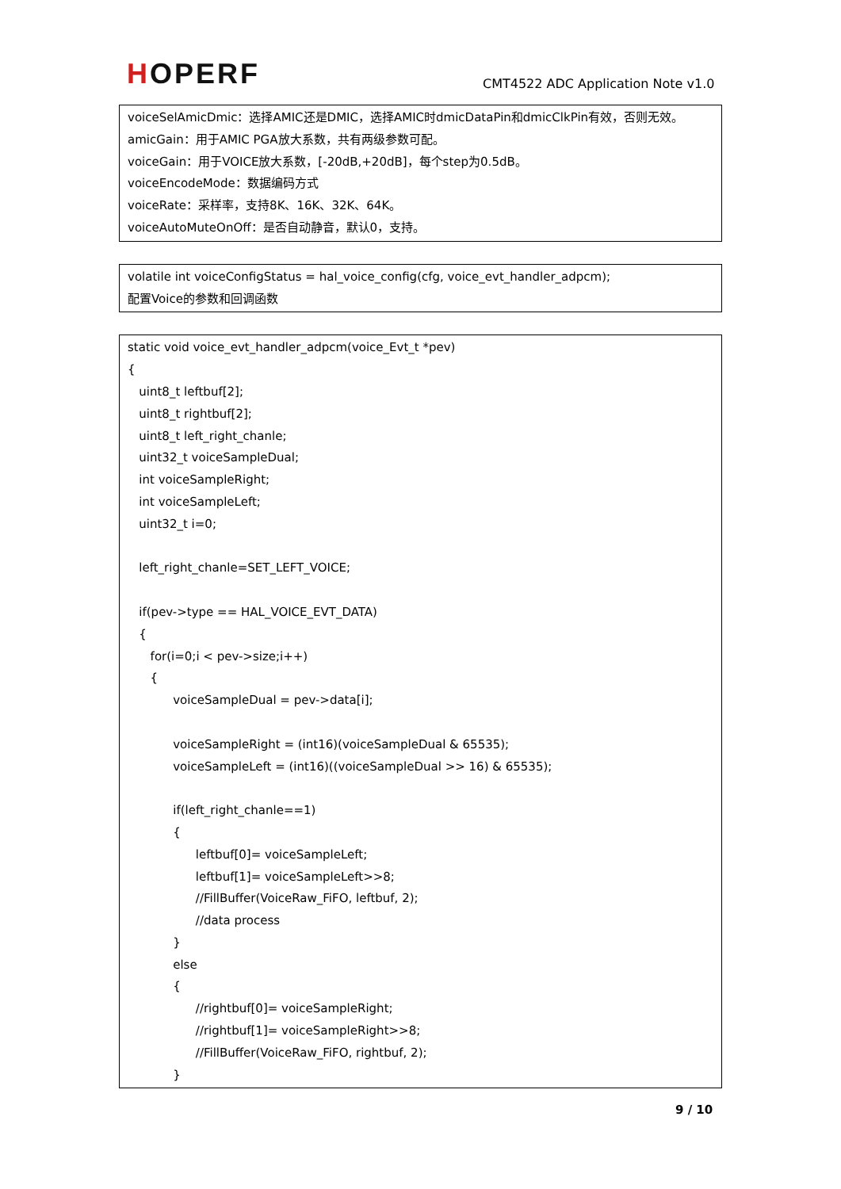HOPERF
CMT4522 ADC Application Note v1.0
voiceSelAmicDmic：选择AMIC还是DMIC，选择AMIC时dmicDataPin和dmicClkPin有效，否则无效。
amicGain：用于AMIC PGA放大系数，共有两级参数可配。
voiceGain：用于VOICE放大系数，[-20dB,+20dB]，每个step为0.5dB。
voiceEncodeMode：数据编码方式
voiceRate：采样率，支持8K、16K、32K、64K。
voiceAutoMuteOnOff：是否自动静音，默认0，支持。
volatile int voiceConfigStatus = hal_voice_config(cfg, voice_evt_handler_adpcm);
配置Voice的参数和回调函数
static void voice_evt_handler_adpcm(voice_Evt_t *pev)
{
uint8_t leftbuf[2];
uint8_t rightbuf[2];
uint8_t left_right_chanle;
uint32_t voiceSampleDual;
int voiceSampleRight;
int voiceSampleLeft;
uint32_t i=0;
left_right_chanle=SET_LEFT_VOICE;
if(pev->type == HAL_VOICE_EVT_DATA)
{
for(i=0;i < pev->size;i++)
{
voiceSampleDual = pev->data[i];
voiceSampleRight = (int16)(voiceSampleDual & 65535);
voiceSampleLeft = (int16)((voiceSampleDual >> 16) & 65535);
if(left_right_chanle==1)
{
leftbuf[0]= voiceSampleLeft;
leftbuf[1]= voiceSampleLeft>>8;
//FillBuffer(VoiceRaw_FiFO, leftbuf, 2);
//data process
}
else
{
//rightbuf[0]= voiceSampleRight;
//rightbuf[1]= voiceSampleRight>>8;
//FillBuffer(VoiceRaw_FiFO, rightbuf, 2);
}
9 / 10